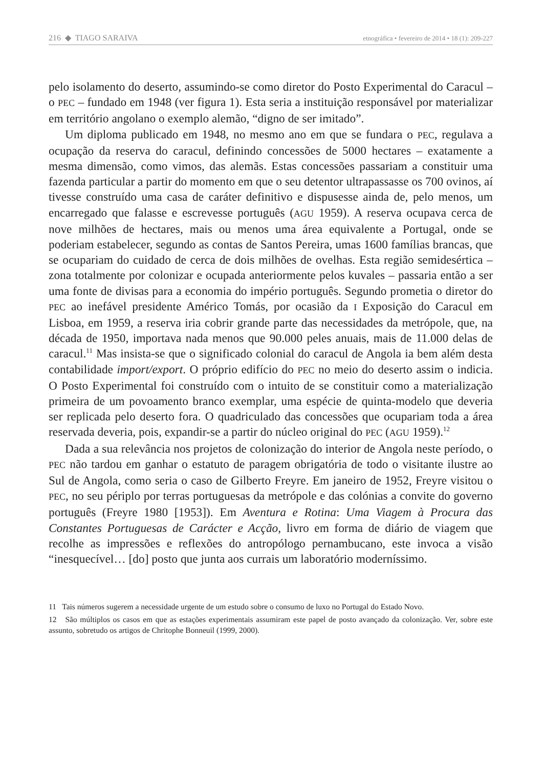216 ◆ TIAGO SARAIVA etnográfica • fevereiro de 2014 • 18 (1): 209-227
pelo isolamento do deserto, assumindo-se como diretor do Posto Experimental do Caracul – o PEC – fundado em 1948 (ver figura 1). Esta seria a instituição responsável por materializar em território angolano o exemplo alemão, “digno de ser imitado”.
Um diploma publicado em 1948, no mesmo ano em que se fundara o PEC, regulava a ocupação da reserva do caracul, definindo concessões de 5000 hectares – exatamente a mesma dimensão, como vimos, das alemãs. Estas concessões passariam a constituir uma fazenda particular a partir do momento em que o seu detentor ultrapassasse os 700 ovinos, aí tivesse construído uma casa de caráter definitivo e dispusesse ainda de, pelo menos, um encarregado que falasse e escrevesse português (AGU 1959). A reserva ocupava cerca de nove milhões de hectares, mais ou menos uma área equivalente a Portugal, onde se poderiam estabelecer, segundo as contas de Santos Pereira, umas 1600 famílias brancas, que se ocupariam do cuidado de cerca de dois milhões de ovelhas. Esta região semidesértica – zona totalmente por colonizar e ocupada anteriormente pelos kuvales – passaria então a ser uma fonte de divisas para a economia do império português. Segundo prometia o diretor do PEC ao inefável presidente Américo Tomás, por ocasião da I Exposição do Caracul em Lisboa, em 1959, a reserva iria cobrir grande parte das necessidades da metrópole, que, na década de 1950, importava nada menos que 90.000 peles anuais, mais de 11.000 delas de caracul.<sup>11</sup> Mas insista-se que o significado colonial do caracul de Angola ia bem além desta contabilidade import/export. O próprio edifício do PEC no meio do deserto assim o indicia. O Posto Experimental foi construído com o intuito de se constituir como a materialização primeira de um povoamento branco exemplar, uma espécie de quinta-modelo que deveria ser replicada pelo deserto fora. O quadriculado das concessões que ocupariam toda a área reservada deveria, pois, expandir-se a partir do núcleo original do PEC (AGU 1959).<sup>12</sup>
Dada a sua relevância nos projetos de colonização do interior de Angola neste período, o PEC não tardou em ganhar o estatuto de paragem obrigatória de todo o visitante ilustre ao Sul de Angola, como seria o caso de Gilberto Freyre. Em janeiro de 1952, Freyre visitou o PEC, no seu périplo por terras portuguesas da metrópole e das colónias a convite do governo português (Freyre 1980 [1953]). Em Aventura e Rotina: Uma Viagem à Procura das Constantes Portuguesas de Carácter e Acção, livro em forma de diário de viagem que recolhe as impressões e reflexões do antropólogo pernambucano, este invoca a visão “inesquecível… [do] posto que junta aos currais um laboratório moderníssimo.
11 Tais números sugerem a necessidade urgente de um estudo sobre o consumo de luxo no Portugal do Estado Novo.
12 São múltiplos os casos em que as estações experimentais assumiram este papel de posto avançado da colonização. Ver, sobre este assunto, sobretudo os artigos de Chritophe Bonneuil (1999, 2000).